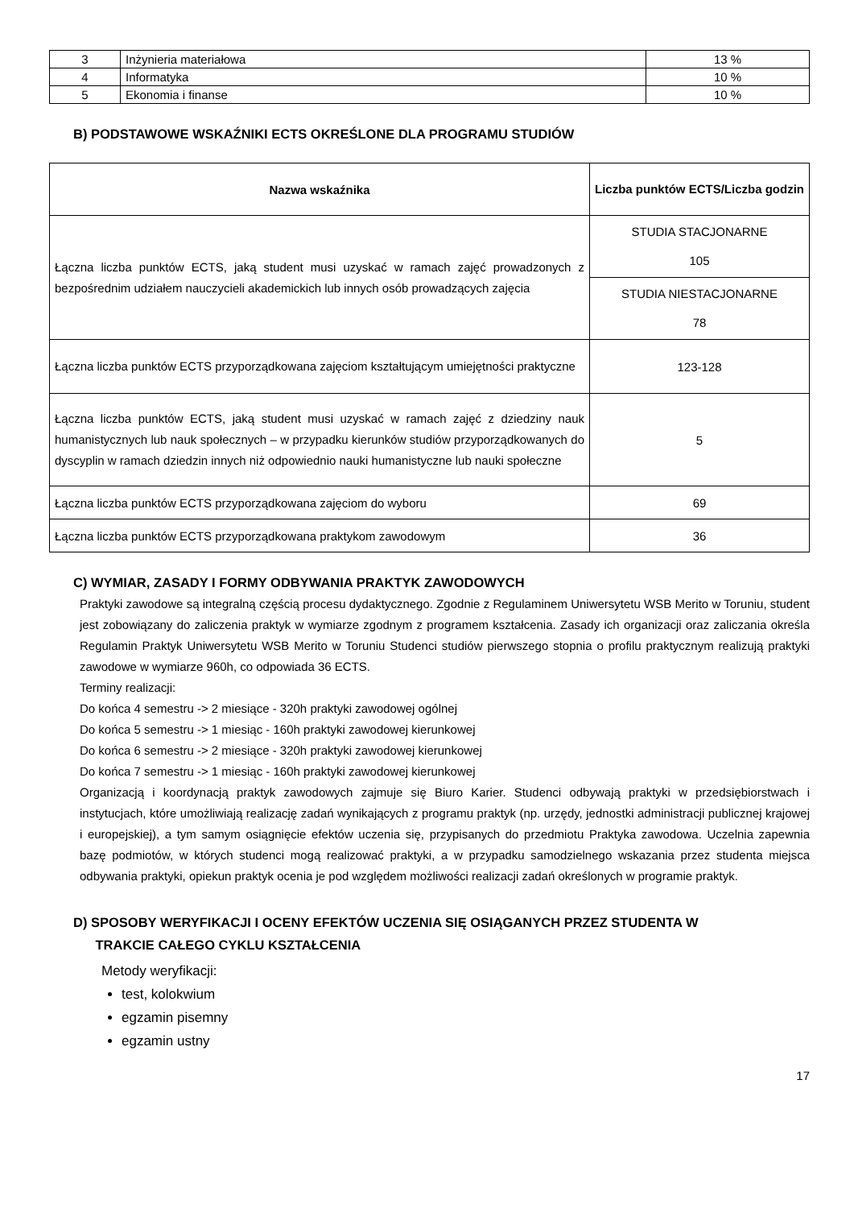| 3 | Inżynieria materiałowa | 13 % |
| 4 | Informatyka | 10 % |
| 5 | Ekonomia i finanse | 10 % |
B) PODSTAWOWE WSKAŹNIKI ECTS OKREŚLONE DLA PROGRAMU STUDIÓW
| Nazwa wskaźnika | Liczba punktów ECTS/Liczba godzin |
| --- | --- |
| Łączna liczba punktów ECTS, jaką student musi uzyskać w ramach zajęć prowadzonych z bezpośrednim udziałem nauczycieli akademickich lub innych osób prowadzących zajęcia | STUDIA STACJONARNE 105 |
| | STUDIA NIESTACJONARNE 78 |
| Łączna liczba punktów ECTS przyporządkowana zajęciom kształtującym umiejętności praktyczne | 123-128 |
| Łączna liczba punktów ECTS, jaką student musi uzyskać w ramach zajęć z dziedziny nauk humanistycznych lub nauk społecznych – w przypadku kierunków studiów przyporządkowanych do dyscyplin w ramach dziedzin innych niż odpowiednio nauki humanistyczne lub nauki społeczne | 5 |
| Łączna liczba punktów ECTS przyporządkowana zajęciom do wyboru | 69 |
| Łączna liczba punktów ECTS przyporządkowana praktykom zawodowym | 36 |
C) WYMIAR, ZASADY I FORMY ODBYWANIA PRAKTYK ZAWODOWYCH
Praktyki zawodowe są integralną częścią procesu dydaktycznego. Zgodnie z Regulaminem Uniwersytetu WSB Merito w Toruniu, student jest zobowiązany do zaliczenia praktyk w wymiarze zgodnym z programem kształcenia. Zasady ich organizacji oraz zaliczania określa Regulamin Praktyk Uniwersytetu WSB Merito w Toruniu Studenci studiów pierwszego stopnia o profilu praktycznym realizują praktyki zawodowe w wymiarze 960h, co odpowiada 36 ECTS.
Terminy realizacji:
Do końca 4 semestru -> 2 miesiące - 320h praktyki zawodowej ogólnej
Do końca 5 semestru -> 1 miesiąc - 160h praktyki zawodowej kierunkowej
Do końca 6 semestru -> 2 miesiące - 320h praktyki zawodowej kierunkowej
Do końca 7 semestru -> 1 miesiąc - 160h praktyki zawodowej kierunkowej
Organizacją i koordynacją praktyk zawodowych zajmuje się Biuro Karier. Studenci odbywają praktyki w przedsiębiorstwach i instytucjach, które umożliwiają realizację zadań wynikających z programu praktyk (np. urzędy, jednostki administracji publicznej krajowej i europejskiej), a tym samym osiągnięcie efektów uczenia się, przypisanych do przedmiotu Praktyka zawodowa. Uczelnia zapewnia bazę podmiotów, w których studenci mogą realizować praktyki, a w przypadku samodzielnego wskazania przez studenta miejsca odbywania praktyki, opiekun praktyk ocenia je pod względem możliwości realizacji zadań określonych w programie praktyk.
D) SPOSOBY WERYFIKACJI I OCENY EFEKTÓW UCZENIA SIĘ OSIĄGANYCH PRZEZ STUDENTA W
TRAKCIE CAŁEGO CYKLU KSZTAŁCENIA
Metody weryfikacji:
test, kolokwium
egzamin pisemny
egzamin ustny
17